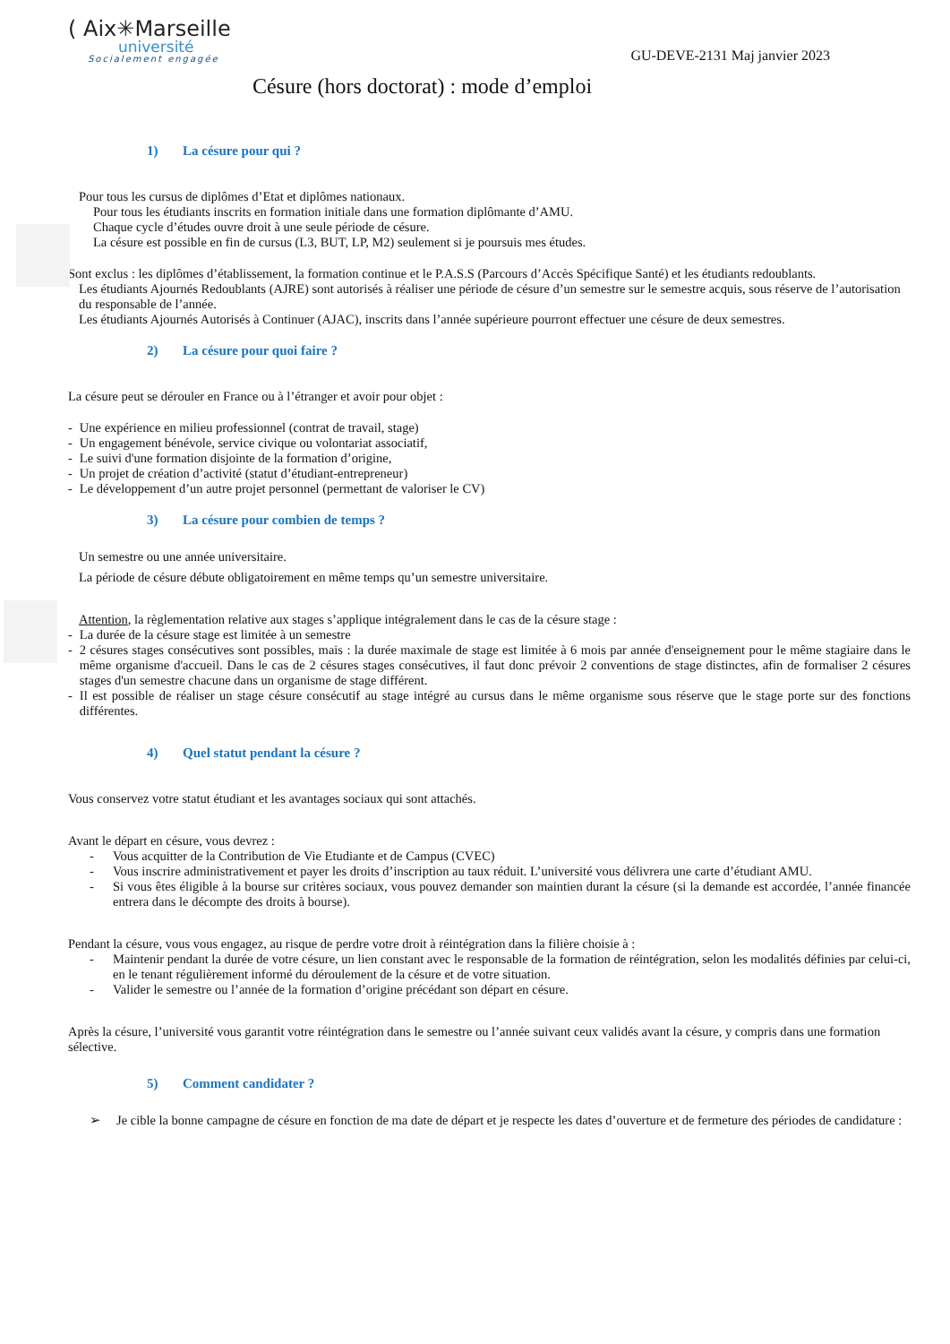( Aix✳Marseille
université
Socialement engagée
GU-DEVE-2131 Maj janvier 2023
Césure (hors doctorat) : mode d’emploi
1) La césure pour qui ?
Pour tous les cursus de diplômes d’Etat et diplômes nationaux.
Pour tous les étudiants inscrits en formation initiale dans une formation diplômante d’AMU.
Chaque cycle d’études ouvre droit à une seule période de césure.
La césure est possible en fin de cursus (L3, BUT, LP, M2) seulement si je poursuis mes études.
Sont exclus : les diplômes d’établissement, la formation continue et le P.A.S.S (Parcours d’Accès Spécifique Santé) et les étudiants redoublants.
Les étudiants Ajournés Redoublants (AJRE) sont autorisés à réaliser une période de césure d’un semestre sur le semestre acquis, sous réserve de l’autorisation du responsable de l’année.
Les étudiants Ajournés Autorisés à Continuer (AJAC), inscrits dans l’année supérieure pourront effectuer une césure de deux semestres.
2) La césure pour quoi faire ?
La césure peut se dérouler en France ou à l’étranger et avoir pour objet :
- Une expérience en milieu professionnel (contrat de travail, stage)
- Un engagement bénévole, service civique ou volontariat associatif,
- Le suivi d'une formation disjointe de la formation d’origine,
- Un projet de création d’activité (statut d’étudiant-entrepreneur)
- Le développement d’un autre projet personnel (permettant de valoriser le CV)
3) La césure pour combien de temps ?
Un semestre ou une année universitaire.
La période de césure débute obligatoirement en même temps qu’un semestre universitaire.
Attention, la règlementation relative aux stages s’applique intégralement dans le cas de la césure stage :
- La durée de la césure stage est limitée à un semestre
- 2 césures stages consécutives sont possibles, mais : la durée maximale de stage est limitée à 6 mois par année d'enseignement pour le même stagiaire dans le même organisme d'accueil. Dans le cas de 2 césures stages consécutives, il faut donc prévoir 2 conventions de stage distinctes, afin de formaliser 2 césures stages d'un semestre chacune dans un organisme de stage différent.
- Il est possible de réaliser un stage césure consécutif au stage intégré au cursus dans le même organisme sous réserve que le stage porte sur des fonctions différentes.
4) Quel statut pendant la césure ?
Vous conservez votre statut étudiant et les avantages sociaux qui sont attachés.
Avant le départ en césure, vous devrez :
- Vous acquitter de la Contribution de Vie Etudiante et de Campus (CVEC)
- Vous inscrire administrativement et payer les droits d’inscription au taux réduit. L’université vous délivrera une carte d’étudiant AMU.
- Si vous êtes éligible à la bourse sur critères sociaux, vous pouvez demander son maintien durant la césure (si la demande est accordée, l’année financée entrera dans le décompte des droits à bourse).
Pendant la césure, vous vous engagez, au risque de perdre votre droit à réintégration dans la filière choisie à :
- Maintenir pendant la durée de votre césure, un lien constant avec le responsable de la formation de réintégration, selon les modalités définies par celui-ci, en le tenant régulièrement informé du déroulement de la césure et de votre situation.
- Valider le semestre ou l’année de la formation d’origine précédant son départ en césure.
Après la césure, l’université vous garantit votre réintégration dans le semestre ou l’année suivant ceux validés avant la césure, y compris dans une formation sélective.
5) Comment candidater ?
➢ Je cible la bonne campagne de césure en fonction de ma date de départ et je respecte les dates d’ouverture et de fermeture des périodes de candidature :